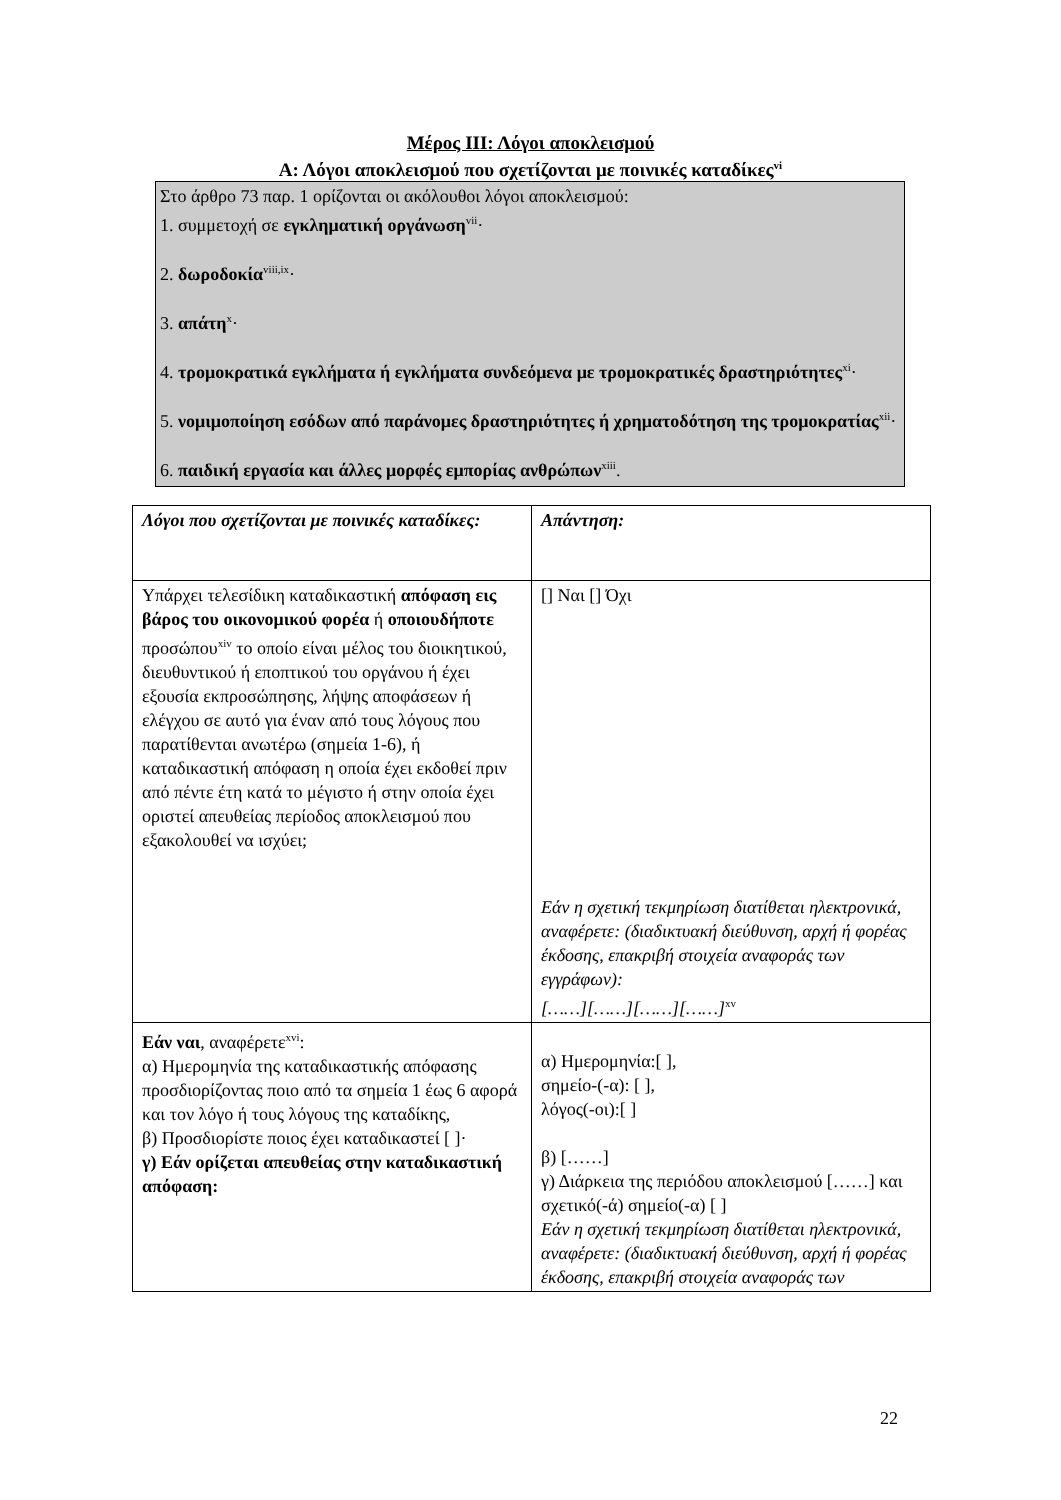Μέρος ΙΙΙ: Λόγοι αποκλεισμού
Α: Λόγοι αποκλεισμού που σχετίζονται με ποινικές καταδίκες<sup>vi</sup>
Στο άρθρο 73 παρ. 1 ορίζονται οι ακόλουθοι λόγοι αποκλεισμού:
1. συμμετοχή σε εγκληματική οργάνωση<sup>vii</sup>·
2. δωροδοκία<sup>viii,ix</sup>·
3. απάτη<sup>x</sup>·
4. τρομοκρατικά εγκλήματα ή εγκλήματα συνδεόμενα με τρομοκρατικές δραστηριότητες<sup>xi</sup>·
5. νομιμοποίηση εσόδων από παράνομες δραστηριότητες ή χρηματοδότηση της τρομοκρατίας<sup>xii</sup>·
6. παιδική εργασία και άλλες μορφές εμπορίας ανθρώπων<sup>xiii</sup>.
| Λόγοι που σχετίζονται με ποινικές καταδίκες: | Απάντηση: |
| Υπάρχει τελεσίδικη καταδικαστική απόφαση εις βάρος του οικονομικού φορέα ή οποιουδήποτε προσώπου<sup>xiv</sup> το οποίο είναι μέλος του διοικητικού, διευθυντικού ή εποπτικού του οργάνου ή έχει εξουσία εκπροσώπησης, λήψης αποφάσεων ή ελέγχου σε αυτό για έναν από τους λόγους που παρατίθενται ανωτέρω (σημεία 1-6), ή καταδικαστική απόφαση η οποία έχει εκδοθεί πριν από πέντε έτη κατά το μέγιστο ή στην οποία έχει οριστεί απευθείας περίοδος αποκλεισμού που εξακολουθεί να ισχύει; | [] Ναι [] Όχι Εάν η σχετική τεκμηρίωση διατίθεται ηλεκτρονικά, αναφέρετε: (διαδικτυακή διεύθυνση, αρχή ή φορέας έκδοσης, επακριβή στοιχεία αναφοράς των εγγράφων): [……][……][……][……]<sup>xv</sup> |
| Εάν ναι , αναφέρετε<sup>xvi</sup>: α) Ημερομηνία της καταδικαστικής απόφασης προσδιορίζοντας ποιο από τα σημεία 1 έως 6 αφορά και τον λόγο ή τους λόγους της καταδίκης, β) Προσδιορίστε ποιος έχει καταδικαστεί [ ]· γ) Εάν ορίζεται απευθείας στην καταδικαστική απόφαση: | α) Ημερομηνία:[ ], σημείο-(-α): [ ], λόγος(-οι):[ ] β) [……] γ) Διάρκεια της περιόδου αποκλεισμού [……] και σχετικό(-ά) σημείο(-α) [ ] Εάν η σχετική τεκμηρίωση διατίθεται ηλεκτρονικά, αναφέρετε: (διαδικτυακή διεύθυνση, αρχή ή φορέας έκδοσης, επακριβή στοιχεία αναφοράς των |
22